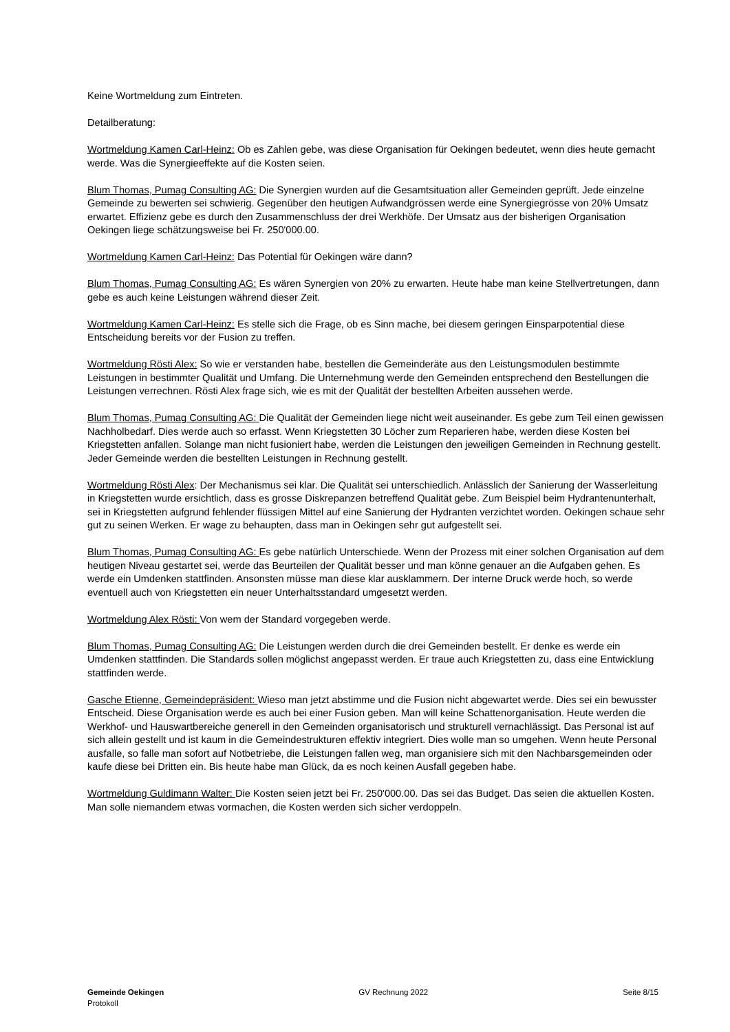Keine Wortmeldung zum Eintreten.
Detailberatung:
Wortmeldung Kamen Carl-Heinz: Ob es Zahlen gebe, was diese Organisation für Oekingen bedeutet, wenn dies heute gemacht werde. Was die Synergieeffekte auf die Kosten seien.
Blum Thomas, Pumag Consulting AG: Die Synergien wurden auf die Gesamtsituation aller Gemeinden geprüft. Jede einzelne Gemeinde zu bewerten sei schwierig. Gegenüber den heutigen Aufwandgrössen werde eine Synergiegrösse von 20% Umsatz erwartet. Effizienz gebe es durch den Zusammenschluss der drei Werkhöfe. Der Umsatz aus der bisherigen Organisation Oekingen liege schätzungsweise bei Fr. 250'000.00.
Wortmeldung Kamen Carl-Heinz: Das Potential für Oekingen wäre dann?
Blum Thomas, Pumag Consulting AG: Es wären Synergien von 20% zu erwarten. Heute habe man keine Stellvertretungen, dann gebe es auch keine Leistungen während dieser Zeit.
Wortmeldung Kamen Carl-Heinz: Es stelle sich die Frage, ob es Sinn mache, bei diesem geringen Einsparpotential diese Entscheidung bereits vor der Fusion zu treffen.
Wortmeldung Rösti Alex: So wie er verstanden habe, bestellen die Gemeinderäte aus den Leistungsmodulen bestimmte Leistungen in bestimmter Qualität und Umfang. Die Unternehmung werde den Gemeinden entsprechend den Bestellungen die Leistungen verrechnen. Rösti Alex frage sich, wie es mit der Qualität der bestellten Arbeiten aussehen werde.
Blum Thomas, Pumag Consulting AG: Die Qualität der Gemeinden liege nicht weit auseinander. Es gebe zum Teil einen gewissen Nachholbedarf. Dies werde auch so erfasst. Wenn Kriegstetten 30 Löcher zum Reparieren habe, werden diese Kosten bei Kriegstetten anfallen. Solange man nicht fusioniert habe, werden die Leistungen den jeweiligen Gemeinden in Rechnung gestellt. Jeder Gemeinde werden die bestellten Leistungen in Rechnung gestellt.
Wortmeldung Rösti Alex: Der Mechanismus sei klar. Die Qualität sei unterschiedlich. Anlässlich der Sanierung der Wasserleitung in Kriegstetten wurde ersichtlich, dass es grosse Diskrepanzen betreffend Qualität gebe. Zum Beispiel beim Hydrantenunterhalt, sei in Kriegstetten aufgrund fehlender flüssigen Mittel auf eine Sanierung der Hydranten verzichtet worden. Oekingen schaue sehr gut zu seinen Werken. Er wage zu behaupten, dass man in Oekingen sehr gut aufgestellt sei.
Blum Thomas, Pumag Consulting AG: Es gebe natürlich Unterschiede. Wenn der Prozess mit einer solchen Organisation auf dem heutigen Niveau gestartet sei, werde das Beurteilen der Qualität besser und man könne genauer an die Aufgaben gehen. Es werde ein Umdenken stattfinden. Ansonsten müsse man diese klar ausklammern. Der interne Druck werde hoch, so werde eventuell auch von Kriegstetten ein neuer Unterhaltsstandard umgesetzt werden.
Wortmeldung Alex Rösti: Von wem der Standard vorgegeben werde.
Blum Thomas, Pumag Consulting AG: Die Leistungen werden durch die drei Gemeinden bestellt. Er denke es werde ein Umdenken stattfinden. Die Standards sollen möglichst angepasst werden. Er traue auch Kriegstetten zu, dass eine Entwicklung stattfinden werde.
Gasche Etienne, Gemeindepräsident: Wieso man jetzt abstimme und die Fusion nicht abgewartet werde. Dies sei ein bewusster Entscheid. Diese Organisation werde es auch bei einer Fusion geben. Man will keine Schattenorganisation. Heute werden die Werkhof- und Hauswartbereiche generell in den Gemeinden organisatorisch und strukturell vernachlässigt. Das Personal ist auf sich allein gestellt und ist kaum in die Gemeindestrukturen effektiv integriert. Dies wolle man so umgehen. Wenn heute Personal ausfalle, so falle man sofort auf Notbetriebe, die Leistungen fallen weg, man organisiere sich mit den Nachbarsgemeinden oder kaufe diese bei Dritten ein. Bis heute habe man Glück, da es noch keinen Ausfall gegeben habe.
Wortmeldung Guldimann Walter: Die Kosten seien jetzt bei Fr. 250'000.00. Das sei das Budget. Das seien die aktuellen Kosten. Man solle niemandem etwas vormachen, die Kosten werden sich sicher verdoppeln.
Gemeinde Oekingen
Protokoll
GV Rechnung 2022 Seite 8/15